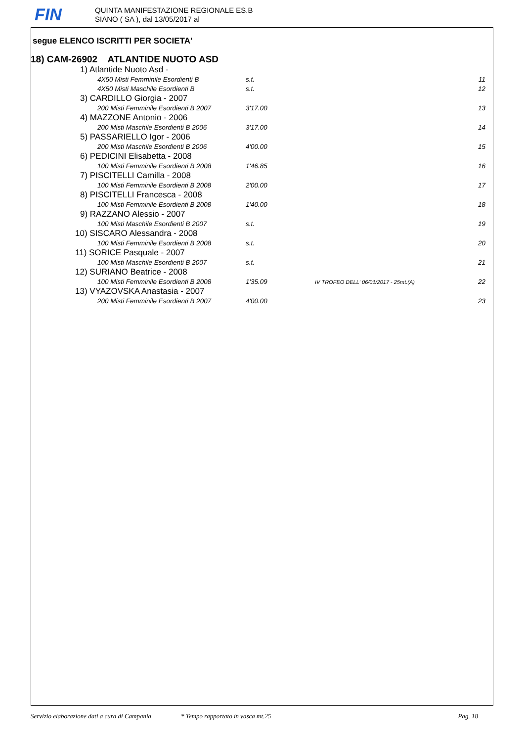FIN
QUINTA MANIFESTAZIONE REGIONALE ES.B
SIANO ( SA ), dal 13/05/2017 al
segue ELENCO ISCRITTI PER SOCIETA'
18) CAM-26902 ATLANTIDE NUOTO ASD
| 1) Atlantide Nuoto Asd - | | | |
| 4X50 Misti Femminile Esordienti B | s.t. | | 11 |
| 4X50 Misti Maschile Esordienti B | s.t. | | 12 |
| 3) CARDILLO Giorgia - 2007 | | | |
| 200 Misti Femminile Esordienti B 2007 | 3'17.00 | | 13 |
| 4) MAZZONE Antonio - 2006 | | | |
| 200 Misti Maschile Esordienti B 2006 | 3'17.00 | | 14 |
| 5) PASSARIELLO Igor - 2006 | | | |
| 200 Misti Maschile Esordienti B 2006 | 4'00.00 | | 15 |
| 6) PEDICINI Elisabetta - 2008 | | | |
| 100 Misti Femminile Esordienti B 2008 | 1'46.85 | | 16 |
| 7) PISCITELLI Camilla - 2008 | | | |
| 100 Misti Femminile Esordienti B 2008 | 2'00.00 | | 17 |
| 8) PISCITELLI Francesca - 2008 | | | |
| 100 Misti Femminile Esordienti B 2008 | 1'40.00 | | 18 |
| 9) RAZZANO Alessio - 2007 | | | |
| 100 Misti Maschile Esordienti B 2007 | s.t. | | 19 |
| 10) SISCARO Alessandra - 2008 | | | |
| 100 Misti Femminile Esordienti B 2008 | s.t. | | 20 |
| 11) SORICE Pasquale - 2007 | | | |
| 100 Misti Maschile Esordienti B 2007 | s.t. | | 21 |
| 12) SURIANO Beatrice - 2008 | | | |
| 100 Misti Femminile Esordienti B 2008 | 1'35.09 | IV TROFEO DELL' 06/01/2017 - 25mt.(A) | 22 |
| 13) VYAZOVSKA Anastasia - 2007 | | | |
| 200 Misti Femminile Esordienti B 2007 | 4'00.00 | | 23 |
Servizio elaborazione dati a cura di Campania * Tempo rapportato in vasca mt.25 Pag. 18